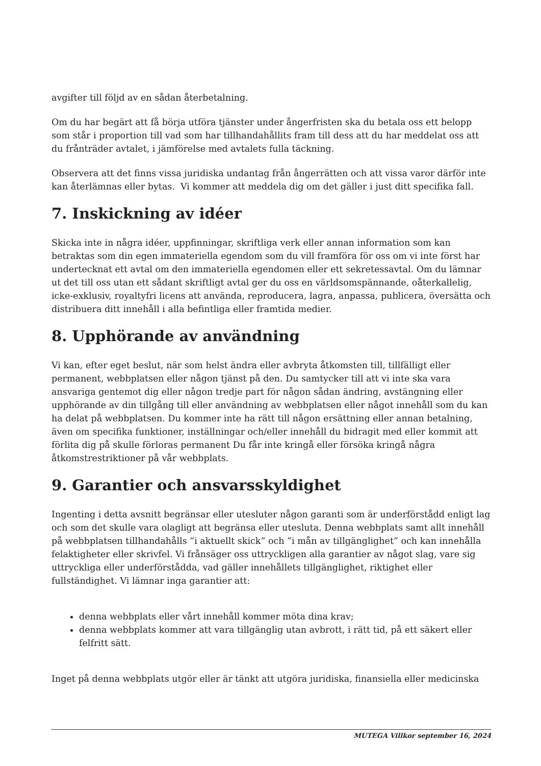avgifter till följd av en sådan återbetalning.
Om du har begärt att få börja utföra tjänster under ångerfristen ska du betala oss ett belopp som står i proportion till vad som har tillhandahållits fram till dess att du har meddelat oss att du frånträder avtalet, i jämförelse med avtalets fulla täckning.
Observera att det finns vissa juridiska undantag från ångerrätten och att vissa varor därför inte kan återlämnas eller bytas. Vi kommer att meddela dig om det gäller i just ditt specifika fall.
7. Inskickning av idéer
Skicka inte in några idéer, uppfinningar, skriftliga verk eller annan information som kan betraktas som din egen immateriella egendom som du vill framföra för oss om vi inte först har undertecknat ett avtal om den immateriella egendomen eller ett sekretessavtal. Om du lämnar ut det till oss utan ett sådant skriftligt avtal ger du oss en världsomspännande, oåterkallelig, icke-exklusiv, royaltyfri licens att använda, reproducera, lagra, anpassa, publicera, översätta och distribuera ditt innehåll i alla befintliga eller framtida medier.
8. Upphörande av användning
Vi kan, efter eget beslut, när som helst ändra eller avbryta åtkomsten till, tillfälligt eller permanent, webbplatsen eller någon tjänst på den. Du samtycker till att vi inte ska vara ansvariga gentemot dig eller någon tredje part för någon sådan ändring, avstängning eller upphörande av din tillgång till eller användning av webbplatsen eller något innehåll som du kan ha delat på webbplatsen. Du kommer inte ha rätt till någon ersättning eller annan betalning, även om specifika funktioner, inställningar och/eller innehåll du bidragit med eller kommit att förlita dig på skulle förloras permanent Du får inte kringå eller försöka kringå några åtkomstrestriktioner på vår webbplats.
9. Garantier och ansvarsskyldighet
Ingenting i detta avsnitt begränsar eller utesluter någon garanti som är underförstådd enligt lag och som det skulle vara olagligt att begränsa eller utesluta. Denna webbplats samt allt innehåll på webbplatsen tillhandahålls ”i aktuellt skick” och ”i mån av tillgänglighet” och kan innehålla felaktigheter eller skrivfel. Vi frånsäger oss uttryckligen alla garantier av något slag, vare sig uttryckliga eller underförstådda, vad gäller innehållets tillgänglighet, riktighet eller fullständighet. Vi lämnar inga garantier att:
denna webbplats eller vårt innehåll kommer möta dina krav;
denna webbplats kommer att vara tillgänglig utan avbrott, i rätt tid, på ett säkert eller felfritt sätt.
Inget på denna webbplats utgör eller är tänkt att utgöra juridiska, finansiella eller medicinska
MUTEGA Villkor september 16, 2024